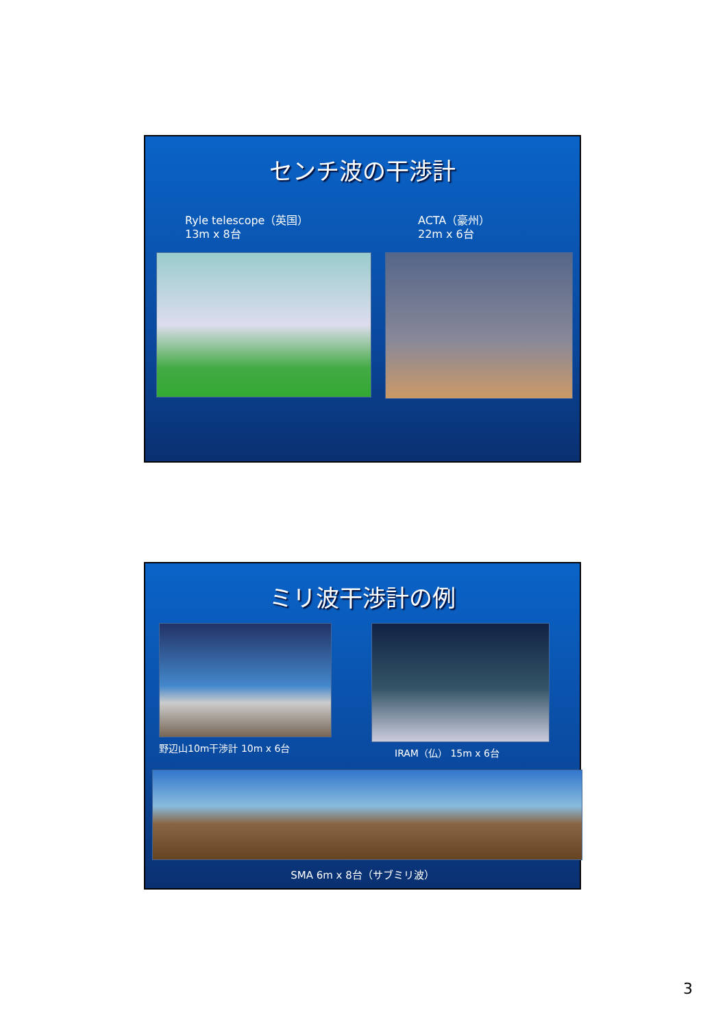センチ波の干渉計
Ryle telescope（英国）
13m x 8台
ACTA（豪州）
22m x 6台
ミリ波干渉計の例
野辺山10m干渉計 10m x 6台 IRAM（仏） 15m x 6台
SMA 6m x 8台（サブミリ波）
3